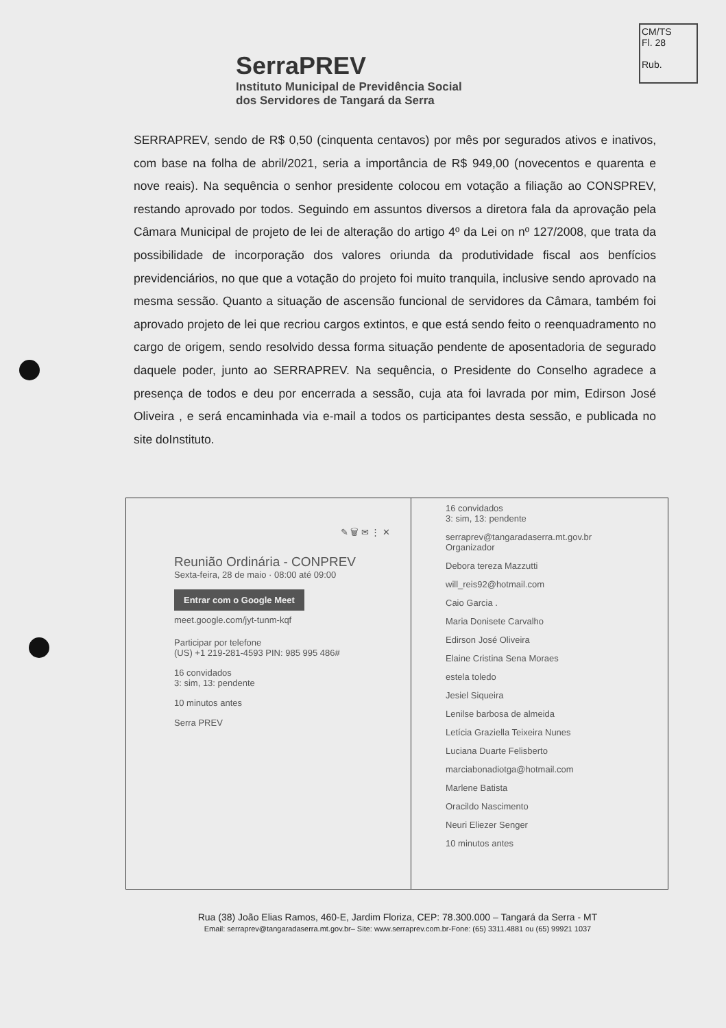CM/TS
Fl. 28
Rub.
SerraPREV
Instituto Municipal de Previdência Social
dos Servidores de Tangará da Serra
SERRAPREV, sendo de R$ 0,50 (cinquenta centavos) por mês por segurados ativos e inativos, com base na folha de abril/2021, seria a importância de R$ 949,00 (novecentos e quarenta e nove reais). Na sequência o senhor presidente colocou em votação a filiação ao CONSPREV, restando aprovado por todos. Seguindo em assuntos diversos a diretora fala da aprovação pela Câmara Municipal de projeto de lei de alteração do artigo 4º da Lei on nº 127/2008, que trata da possibilidade de incorporação dos valores oriunda da produtividade fiscal aos benfícios previdenciários, no que que a votação do projeto foi muito tranquila, inclusive sendo aprovado na mesma sessão. Quanto a situação de ascensão funcional de servidores da Câmara, também foi aprovado projeto de lei que recriou cargos extintos, e que está sendo feito o reenquadramento no cargo de origem, sendo resolvido dessa forma situação pendente de aposentadoria de segurado daquele poder, junto ao SERRAPREV. Na sequência, o Presidente do Conselho agradece a presença de todos e deu por encerrada a sessão, cuja ata foi lavrada por mim, Edirson José Oliveira , e será encaminhada via e-mail a todos os participantes desta sessão, e publicada no site doInstituto.
✎ 🗑 ✉ ⋮ ✕
Reunião Ordinária - CONPREV
Sexta-feira, 28 de maio · 08:00 até 09:00
Entrar com o Google Meet
meet.google.com/jyt-tunm-kqf
Participar por telefone
(US) +1 219-281-4593 PIN: 985 995 486#
16 convidados
3: sim, 13: pendente
10 minutos antes
Serra PREV
16 convidados
3: sim, 13: pendente
serraprev@tangaradaserra.mt.gov.br
Organizador
Debora tereza Mazzutti
will_reis92@hotmail.com
Caio Garcia .
Maria Donisete Carvalho
Edirson José Oliveira
Elaine Cristina Sena Moraes
estela toledo
Jesiel Siqueira
Lenilse barbosa de almeida
Letícia Graziella Teixeira Nunes
Luciana Duarte Felisberto
marciabonadiotga@hotmail.com
Marlene Batista
Oracildo Nascimento
Neuri Eliezer Senger
10 minutos antes
Rua (38) João Elias Ramos, 460-E, Jardim Floriza, CEP: 78.300.000 – Tangará da Serra - MT
Email: serraprev@tangaradaserra.mt.gov.br– Site: www.serraprev.com.br-Fone: (65) 3311.4881 ou (65) 99921 1037